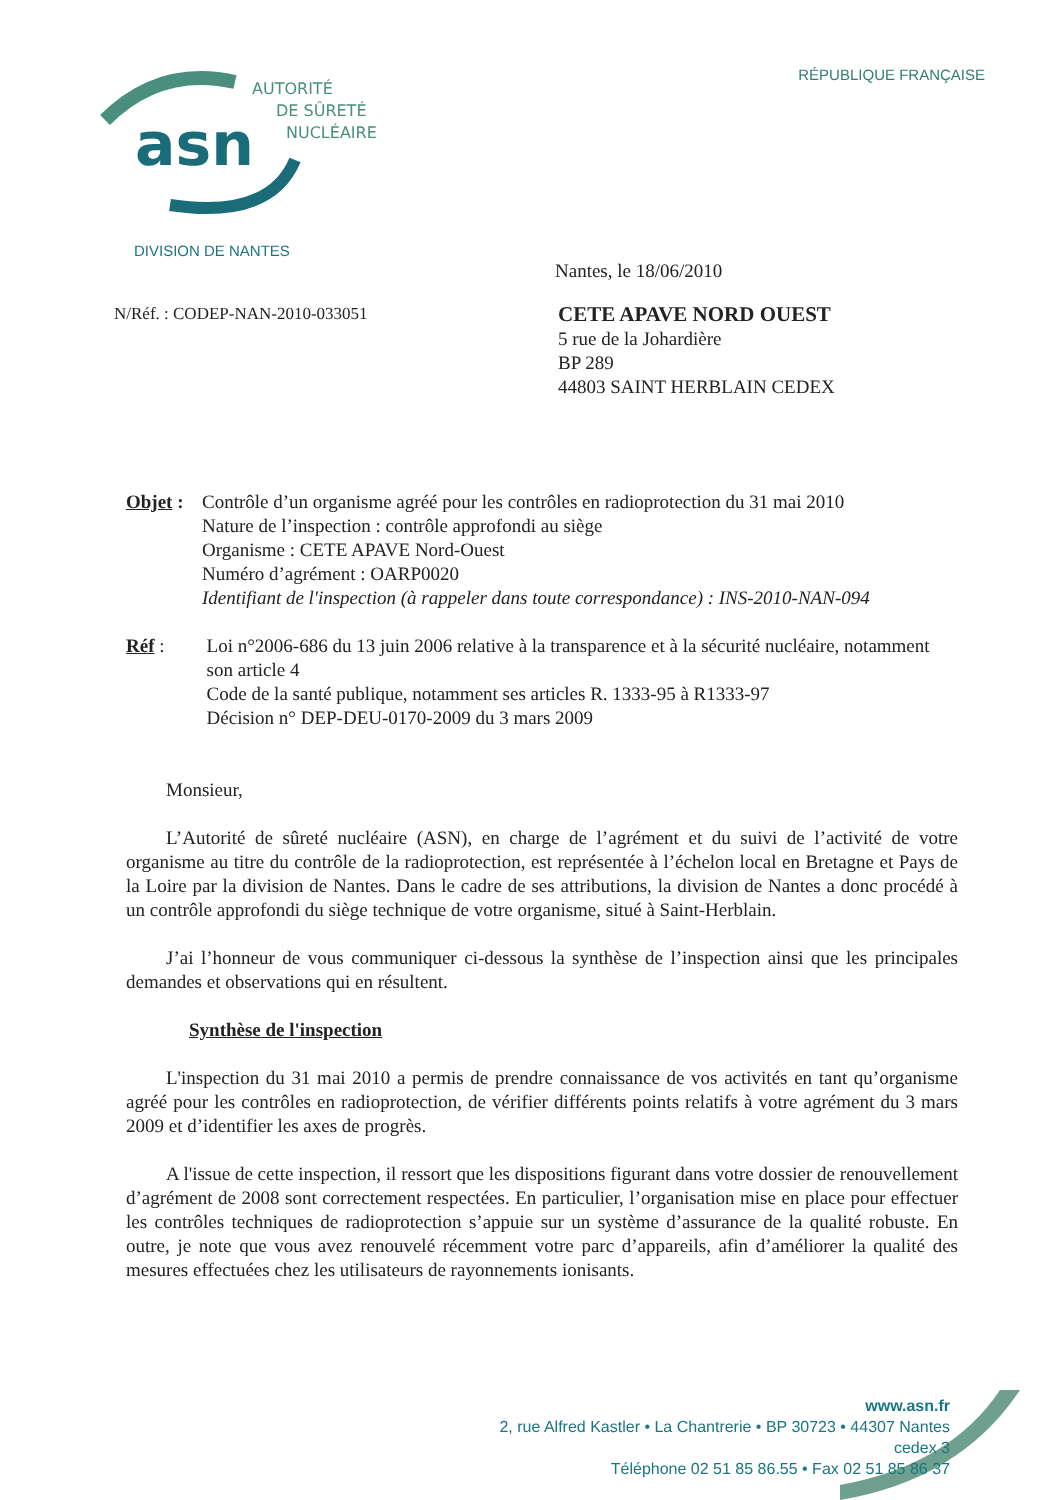RÉPUBLIQUE FRANÇAISE
asn
AUTORITÉ
DE SÛRETÉ
NUCLÉAIRE
DIVISION DE NANTES
Nantes, le 18/06/2010
N/Réf. : CODEP-NAN-2010-033051
CETE APAVE NORD OUEST
5 rue de la Johardière
BP 289
44803 SAINT HERBLAIN CEDEX
Objet :
Contrôle d’un organisme agréé pour les contrôles en radioprotection du 31 mai 2010
Nature de l’inspection : contrôle approfondi au siège
Organisme : CETE APAVE Nord-Ouest
Numéro d’agrément : OARP0020
Identifiant de l'inspection (à rappeler dans toute correspondance) : INS-2010-NAN-094
Réf : Loi n°2006-686 du 13 juin 2006 relative à la transparence et à la sécurité nucléaire, notamment son article 4
Code de la santé publique, notamment ses articles R. 1333-95 à R1333-97
Décision n° DEP-DEU-0170-2009 du 3 mars 2009
Monsieur,
L’Autorité de sûreté nucléaire (ASN), en charge de l’agrément et du suivi de l’activité de votre organisme au titre du contrôle de la radioprotection, est représentée à l’échelon local en Bretagne et Pays de la Loire par la division de Nantes. Dans le cadre de ses attributions, la division de Nantes a donc procédé à un contrôle approfondi du siège technique de votre organisme, situé à Saint-Herblain.
J’ai l’honneur de vous communiquer ci-dessous la synthèse de l’inspection ainsi que les principales demandes et observations qui en résultent.
Synthèse de l'inspection
L'inspection du 31 mai 2010 a permis de prendre connaissance de vos activités en tant qu’organisme agréé pour les contrôles en radioprotection, de vérifier différents points relatifs à votre agrément du 3 mars 2009 et d’identifier les axes de progrès.
A l'issue de cette inspection, il ressort que les dispositions figurant dans votre dossier de renouvellement d’agrément de 2008 sont correctement respectées. En particulier, l’organisation mise en place pour effectuer les contrôles techniques de radioprotection s’appuie sur un système d’assurance de la qualité robuste. En outre, je note que vous avez renouvelé récemment votre parc d’appareils, afin d’améliorer la qualité des mesures effectuées chez les utilisateurs de rayonnements ionisants.
www.asn.fr
2, rue Alfred Kastler • La Chantrerie • BP 30723 • 44307 Nantes cedex 3
Téléphone 02 51 85 86.55 • Fax 02 51 85 86 37